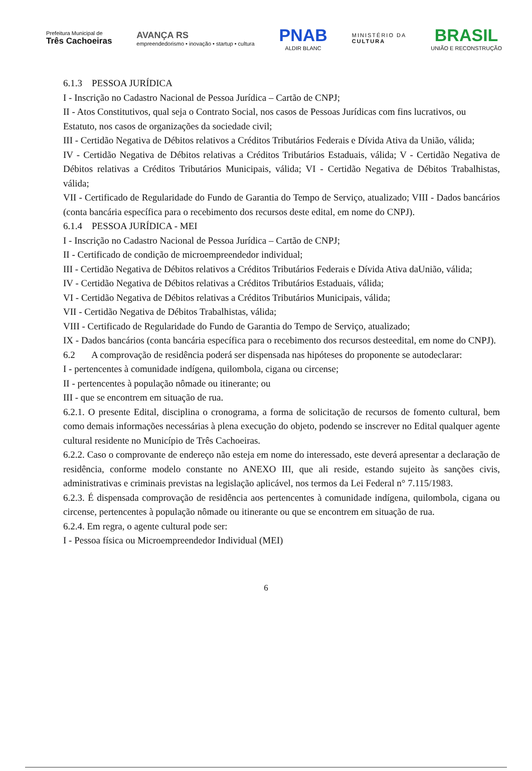Prefeitura Municipal de
Três Cachoeiras
AVANÇA RS
empreendedorismo • inovação • startup • cultura
PNAB
ALDIR BLANC
MINISTÉRIO DA
CULTURA
BRASIL
UNIÃO E RECONSTRUÇÃO
6.1.3 PESSOA JURÍDICA
I - Inscrição no Cadastro Nacional de Pessoa Jurídica – Cartão de CNPJ;
II - Atos Constitutivos, qual seja o Contrato Social, nos casos de Pessoas Jurídicas com fins lucrativos, ou Estatuto, nos casos de organizações da sociedade civil;
III - Certidão Negativa de Débitos relativos a Créditos Tributários Federais e Dívida Ativa da União, válida;
IV - Certidão Negativa de Débitos relativas a Créditos Tributários Estaduais, válida; V - Certidão Negativa de Débitos relativas a Créditos Tributários Municipais, válida; VI - Certidão Negativa de Débitos Trabalhistas, válida;
VII - Certificado de Regularidade do Fundo de Garantia do Tempo de Serviço, atualizado; VIII - Dados bancários (conta bancária específica para o recebimento dos recursos deste edital, em nome do CNPJ).
6.1.4 PESSOA JURÍDICA - MEI
I - Inscrição no Cadastro Nacional de Pessoa Jurídica – Cartão de CNPJ;
II - Certificado de condição de microempreendedor individual;
III - Certidão Negativa de Débitos relativos a Créditos Tributários Federais e Dívida Ativa daUnião, válida;
IV - Certidão Negativa de Débitos relativas a Créditos Tributários Estaduais, válida;
VI - Certidão Negativa de Débitos relativas a Créditos Tributários Municipais, válida;
VII - Certidão Negativa de Débitos Trabalhistas, válida;
VIII - Certificado de Regularidade do Fundo de Garantia do Tempo de Serviço, atualizado;
IX - Dados bancários (conta bancária específica para o recebimento dos recursos desteedital, em nome do CNPJ).
6.2 A comprovação de residência poderá ser dispensada nas hipóteses do proponente se autodeclarar:
I - pertencentes à comunidade indígena, quilombola, cigana ou circense;
II - pertencentes à população nômade ou itinerante; ou
III - que se encontrem em situação de rua.
6.2.1. O presente Edital, disciplina o cronograma, a forma de solicitação de recursos de fomento cultural, bem como demais informações necessárias à plena execução do objeto, podendo se inscrever no Edital qualquer agente cultural residente no Município de Três Cachoeiras.
6.2.2. Caso o comprovante de endereço não esteja em nome do interessado, este deverá apresentar a declaração de residência, conforme modelo constante no ANEXO III, que ali reside, estando sujeito às sanções civis, administrativas e criminais previstas na legislação aplicável, nos termos da Lei Federal n° 7.115/1983.
6.2.3. É dispensada comprovação de residência aos pertencentes à comunidade indígena, quilombola, cigana ou circense, pertencentes à população nômade ou itinerante ou que se encontrem em situação de rua.
6.2.4. Em regra, o agente cultural pode ser:
I - Pessoa física ou Microempreendedor Individual (MEI)
6